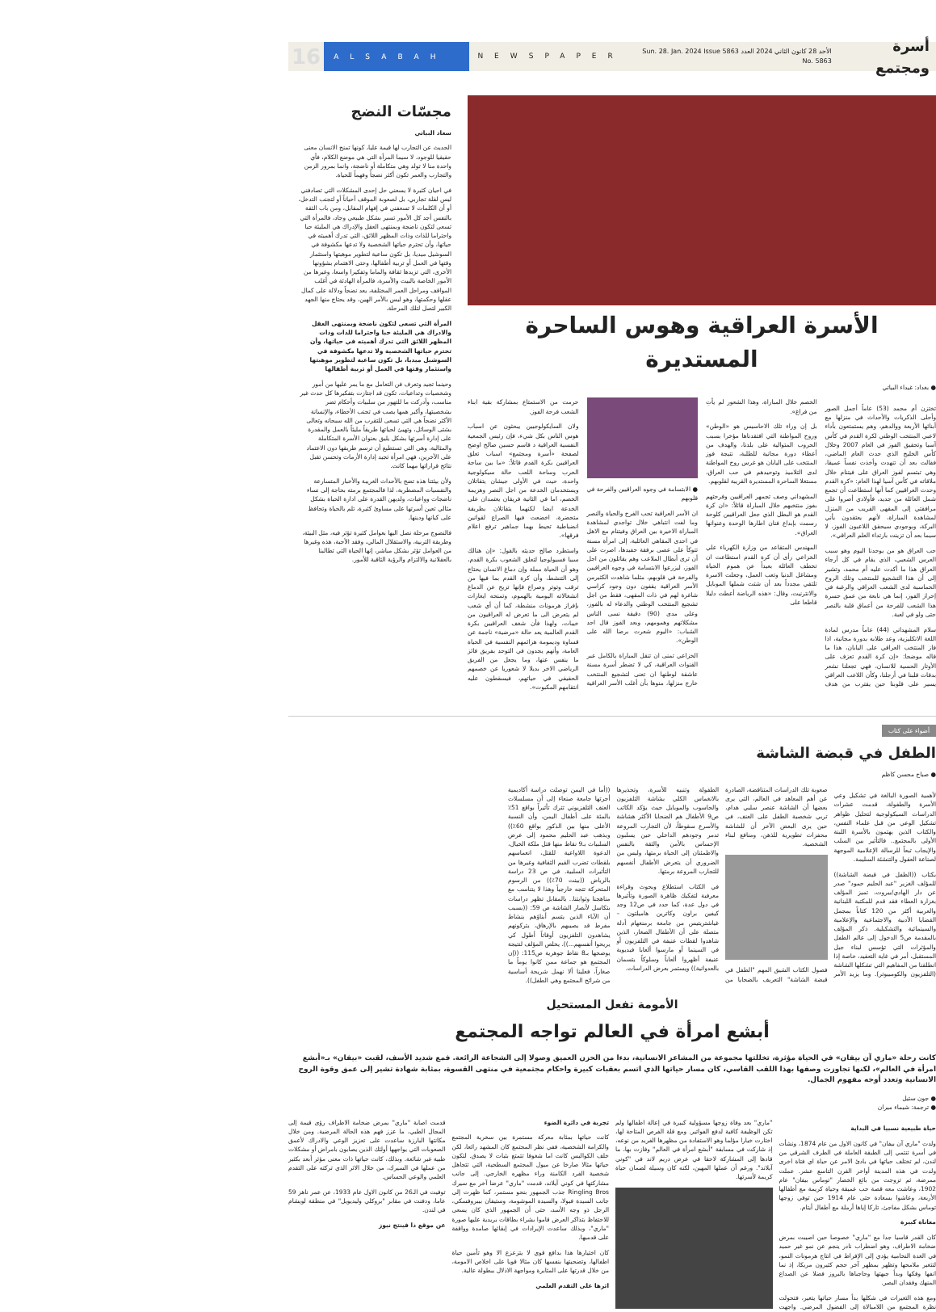أسرة ومجتمع الأحد 28 كانون الثاني 2024 العدد 5863 Sun. 28. Jan. 2024 Issue No. 5863 NEWSPAPER ALSABAH 16
الأسرة العراقية وهوس الساحرة المستديرة
● بغداد: غيداء البياتي
تختزن أم محمد (53) عاماً أجمل الصور وأحلى الذكريات والأحداث في منزلها مع أبنائها الأربعة ووالدهم، وهم يستمتعون بأداء لاعبي المنتخب الوطني لكرة القدم في كأس آسيا وتحقيق الفوز في العام 2007 وخلال كأس الخليج الذي حدث العام الماضي، فقالت بعد أن تنهدت وأخذت نفساً عميقا، وهي تبتسم لفوز العراق على فيتنام خلال ملاقاته في كأس آسيا لهذا العام: «كرة القدم وحدت العراقيين كما أنها استطاعت أن تجمع شمل العائلة من جديد، فأولادي أصروا على مرافقتي إلى المقهى القريب من المنزل لمشاهدة المباراة، لأنهم يعتقدون بأني البركة، وبوجودي سيحقق اللاعبون الفوز، لا سيما بعد أن تزينت بارتداء العلم العراقي».
حب العراق هو من يوحدنا اليوم وهو سبب العرس الشعبي، الذي يقام في كل أرجاء العراق هذا ما أكدت عليه أم محمد، وتشير إلى أن هذا التشجيع للمنتخب وتلك الروح الحماسية لدى الشعب العراقي والرغبة في إحراز الفوز، إنما هي نابعة من عمق حسرة هذا الشعب للفرحة من أعماق قلبة بالنصر حتى ولو في لعبة.
سلام المشهداني (44) عاماً مدرس لمادة اللغة الانكليزية، وعد طلابه بدورة مجانية، اذا فاز المنتخب العراقي على اليابان، هذا ما قاله موضحا: «إن كرة القدم تعزف على الأوتار الحسية للانسان، فهي تجعلنا نشعر بدقات قلبنا في أرجلنا، وكأن اللاعب العراقي يسير على قلوبنا حين يقترب من هدف الخصم خلال المباراة، وهذا الشعور لم يأتِ من فراغ».
بل إن وراء تلك الاحاسيس هو «الوطن» وروح المواطنة التي افتقدناها مؤخرا بسبب الحروب المتوالية على بلدنا، والهدف من أعطاء دورة مجانية للطلبة، نتيجة فوز المنتخب على اليابان هو غرس روح المواطنة لدى التلاميذ وتوحيدهم في حب العراق، مستغلا الساحرة المستديرة القريبة لقلوبهم.
المشهداني وصف تجمهر العراقيين وفرحتهم بفوز منتخبهم خلال المباراة قائلاً: «ان كرة القدم هو البطل الذي جعل العراقيين كلوحة رسمت بإبداع فنان اطارها الوحدة وعنوانها العراق».
المهندس المتقاعد من وزارة الكهرباء علي الخزاعي رأى أن كرة القدم استطاعت ان تخطف العائلة بعيداً عن هموم الحياة ومشاغل الدنيا وتعب العمل، وجعلت الاسرة تلتقي مجدداً بعد أن شتت شملها الموبايل والانترنيت، وقال: «هذه الرياضة أعطت دليلا قاطعا على
● الابتسامة في وجوه العراقيين والفرحة في قلوبهم
ان الأسر العراقية تحب الفرح والحياة والنصر وما لفت انتباهي خلال تواجدي لمشاهدة المباراة الاخيرة بين العراق وفيتنام مع الاهل في احدى المقاهي العائلية، إلى امرأة مسنة تتوكأ على عصى برفقة حفيدها، اصرت على أن ترى أبطال الملاعب وهم يقاتلون من اجل الفوز، ليزرعوا الابتسامة في وجوه العراقيين والفرحة في قلوبهم، مثلما شاهدت الكثيرمن الأسر العراقية يقفون دون وجود كراسي شاغرة لهم في ذات المقهى، فقط من اجل تشجيع المنتخب الوطني والدعاء له بالفوز، وعلى مدى (90) دقيقة نسى الناس مشكلاتهم وهمومهم، وبعد الفوز قال احد الشباب: «اليوم شعرت برضا الله على الوطن».
الخزاعي تمنى ان تنقل المباراة بالكامل عبر القنوات العراقية، كي لا تضطر أسرة مسنة عاشقة لوطنها ان تعنى لتشجيع المنتخب خارج منزلها، منوها بأن أغلب الأسر العراقية حرمت من الاستمتاع بمشاركة بقية ابناء الشعب فرحة الفوز.
ولان السايكولوجيين يبحثون عن اسباب هوس الناس بكل شيء، فإن رئيس الجمعية النفسية العراقية د قاسم حسين صالح اوضح لصفحة «أسرة ومجتمع» اسباب تعلق العراقيين بكرة القدم قائلاً: «ما بين ساحة الحرب وساحة اللعب حالة سيكولوجية واحدة، حيث في الأولى جيشان يتقاتلان ويستخدمان الخدعة من اجل النصر وهزيمة الخصم، اما في الثانية فريقان يعتمدان على الخدعة ايضا لكنهما يتقاتلان بطريقة متحضرة، اخضعت فيها الصراع لقوانين انضباطية تحيط بهما جماهير ترفع اعلام فرقها».
واستطرد صالح حديثه بالقول: «إن هنالك سببا فسيولوجيا لتعلق الشعوب بكرة القدم، وهو أن الحياة مملة وإن دماغ الانسان يحتاج إلى التنشط، وأن كرة القدم بما فيها من ترقب وتوتر وصراع فإنها تزيح عن الدماغ انشغالاته اليومية بالهموم، وتمنحه ايعازات بإفراز هرمونات منشطة، كما أن أي شعب لم يتعرض الى ما تعرض له العراقيون من خيبات، ولهذا فأن شغف العراقيين بكرة القدم العالمية يعد حالة «مرضية» ناجمة عن قساوة وديمومة هزائمهم النفسية في الحياة العامة، وأنهم يجدون في التوحد بفريق فائز ما ينفس عنها، وما يجعل من الفريق الرياضي الاخر بديلا لا شعوريا عن خصمهم الحقيقي في حياتهم، فيسقطون عليه انتقامهم المكبوت».
مجسّات النضج
سعاد البياتي
الحديث عن التجارب لها قيمة عليا، كونها تمنح الانسان معنى حقيقيا للوجود، لا سيما المرأة التي هي موضع الكلام، فأي واحدة منا لا تولد وهي متكاملة أو ناضجة، وانما بمرور الزمن والتجارب والعمر تكون أكثر نضجاً وفهماً للحياة.
في احيان كثيرة لا يسعني حل إحدى المشكلات التي تصادفني ليس لقلة تجاربي، بل لصعوبة الموقف أحياناً أو لتجنب التدخل، أو أن الكلمات لا تسعفني في إفهام المقابل، ومن باب الثقة بالنفس أجد كل الأمور تسير بشكل طبيعي وجاد، فالمرأة التي تسعى لتكون ناضجة وبمنتهى العقل والإدراك هي المليئة حبا واحتراما للذات وذات المظهر اللائق، التي تدرك أهميته في حياتها، وأن تحترم حياتها الشخصية ولا تدعها مكشوفة في السوشيل ميديا، بل تكون ساعية لتطوير موهبتها واستثمار وقتها في العمل أو تربية أطفالها، وحتى الاهتمام بشؤونها الأخرى، التي تزيدها ثقافة والماما وتفكيرا واسعا، وغيرها من الأمور الخاصة بالبيت والأسرة، فالمرأة الهادئة في أغلب المواقف ومراحل العمر المختلفة، يعد نضجاً ودلالة على كمال عقلها وحكمتها، وهو ليس بالأمر الهين، وقد يحتاج منها الجهد الكبير لتصل لتلك المرحلة.
المرأة التي تسعى لتكون ناضجة وبمنتهى العقل والادراك هي المليئة حبا واحتراما للذات وذات المظهر اللائق التي تدرك أهميته في حياتها، وأن تحترم حياتها الشخصية ولا تدعها مكشوفة في السوشيل ميديا، بل تكون ساعية لتطوير موهبتها واستثمار وقتها في العمل أو تربية أطفالها
وحينما تجيد وتعرف فن التعامل مع ما يمر عليها من أمور وشخصيات وتداعيات، تكون قد اجتازت بتفكيرها كل حدث غير مناسب، وأدركت ما للتهور من سلبيات وأحكام تضر بشخصيتها، وأكبر همها يصب في تجنب الأخطاء، والإنسانة الأكثر نضجاً هي التي تسعى للتقرب من الله سبحانه وتعالى بشتى الوسائل، وتهيئ لحياتها طريقاً مليئاً بالعمل والمقدرة على إدارة أسرتها بشكل يليق بعنوان الأسرة المتكاملة والمثالية، وهي التي تستطيع أن ترسم طريقها دون الاعتماد على الآخرين، فهي امرأة تجيد إدارة الأزمات وتحسن تقبل نتائج قراراتها مهما كانت.
ولأن بيئتنا هذه تضج بالأحداث الغريبة والأخبار المتسارعة والنفسيات المضطربة، لذا فالمجتمع برمته بحاجة إلى نساء ناضجات وواعيات، ولديهن القدرة على ادارة الحياة بشكل مثالي تعين أسرتها على مساوئ كثيرة، تلم بالحياة وتحافظ على كيانها ودينها.
فالنضوج مرحلة نصل اليها بعوامل كثيرة تؤثر فيه، مثل البيئة، وطريقة التربية، والاستقلال المالي، وفقد الأحبة، هذه وغيرها من العوامل تؤثر بشكل مباشر، إنها الحياة التي تطالبنا بالعقلانية والالتزام والرؤية الثاقبة للأمور.
أضواء على كتاب
الطفل في قبضة الشاشة
● صباح محسن كاظم
لأهمية الصورة البالغة في تشكيل وعي الأسرة والطفولة، قدمت عشرات الدراسات السيكولوجية لتحليل ظواهر تشكيل الوعي من قبل علماء النفس، والكتاب الذين يهتمون بالأسرة اللبنة الأولى بالمجتمع.. فالتأثير بين السلب والإيجاب تبعاً للرسالة الإعلامية الموجهة لصناعة العقول والتنشئة السليمة.
بكتاب ((الطفل في قبضة الشاشة)) للمؤلف الغزير "عبد الحليم حمود" صدر عن دار الهادي/بيروت، تميز المؤلف بغزارة العطاء فقد قدم للمكتبة اللبنانية والعربية أكثر من 120 كتاباً بمجمل القضايا الأدبية والاجتماعية والإعلامية والسينمائية والتشكيلية. ذكر المؤلف بالمقدمة ص5 الدخول إلى عالم الطفل والمؤثرات التي تؤسس لبناء جيل المستقبل، أمر في غاية التعقيد، خاصة إذا انطلقنا من المفاهيم التي تشكلها الشاشة (التلفزيون والكومبيوتر). وما يزيد الأمر صعوبة تلك الدراسات المتناقضة، الصادرة عن أهم المعاهد في العالم، التي يرى بعضها أن الشاشة عنصر سلبي هدام، تربي شخصية الطفل على العنف، في حين يرى البعض الآخر أن للشاشة محفزات تطويرية للذهن، ومنافع لبناء الشخصية.
فصول الكتاب الشيق المهم "الطفل في قبضة الشاشة" التعريف بالضحايا من الطفولة وتنبيه للأسرة، وتحذيرها بالانغماس الكلي بشاشة التلفزيون والحاسوب والموبايل حيث يؤكد الكاتب ص9 الأطفال هم الضحايا الأكثر هشاشة والأسرع سقوطاً، لأن التجارب المروعة تدمر وجودهم الداخلي حين يسلبون الإحساس بالأمن والثقة بالنفس والاطمئنان إلى الحياة برمتها، وليس من الضروري أن يتعرض الأطفال أنفسهم للتجارب المروعة برمتها.
في الكتاب استطلاع وبحوث وقراءة معرفية لتفكيك ظاهرة الصورة وتأثيرها في دول عدة، كما حدد في ص12 وجد كيفين براون وكاترين هاميلتون – غياشتريتيس من جامعة برمنغهام أدلة متصلة على أن الأطفال الصغار، الذين شاهدوا لقطات عنيفة في التلفزيون أو في السينما أو مارسوا ألعابا فيديوية عنيفة أظهروا ألعاباً وسلوكاً يتسمان بالعدوانية)) ويستمر بعرض الدراسات.
((أما في اليمن توصلت دراسة أكاديمية أجرتها جامعة صنعاء إلى أن مسلسلات العنف التلفزيوني تترك تأثيراً بواقع 51٪ بالمئة على أطفال اليمن، وأن النسبة الأعلى منها بين الذكور بواقع 60٪)) ويذهب عبد الحليم محمود إلى عرض السلبيات بـ9 نقاط منها قتل ملكة الخيال، الدعوة اللاواعية للقتل، انغماسهم بلقطات تضرب القيم الثقافية وغيرها من التأثيرات السلبية. في ص 23 دراسة بالرياض ((بينت 70٪)) من الرسوم المتحركة تتجه خارجياً وهذا لا يتناسب مع مناهجنا وثوابتنا.. بالمقابل تظهر دراسات بتكاسل لأنصار الشاشة ص 59: ((بسبب أن الآباء الذين يتسم أبناؤهم بنشاط مفرط قد يصيبهم بالإرهاق، يتركونهم يشاهدون التلفزيون أوقاتاً أطول كي يريحوا أنفسهم...)). يخلص المؤلف لنتيجة يوضحها بـ8 نقاط جوهرية ص115: ((إن المجتمع هو جماعة ممن كانوا يوماً ما صغاراً، فعلينا ألا نهمل شريحة أساسية من شرائح المجتمع وهي الطفل)).
الأمومة تفعل المستحيل
أبشع امرأة في العالم تواجه المجتمع
كانت رحلة «ماري آن بيفان» في الحياة مؤثرة، تخللتها مجموعة من المشاعر الانسانية، بدءا من الحزن العميق وصولا إلى الشجاعة الرائعة. فمع شديد الأسف، لقبت «بيفان» بـ«أبشع امرأة في العالم»، لكنها تجاوزت وصفها بهذا اللقب القاسي، كان مسار حياتها الذي اتسم بعقبات كبيرة واحكام مجتمعية في منتهى القسوة، بمثابة شهادة تشير إلى عمق وقوة الروح الانسانية وتعدد أوجه مفهوم الجمال.
● جون ستيل
● ترجمة: شيماء ميران
حياة طبيعية نسبيا في البداية
ولدت "ماري آن بيفان" في كانون الاول من عام 1874، ونشأت في أسرة تنتمي إلى الطبقة العاملة في الطرف الشرقي من لندن، لم تختلف حياتها في بادئ الامر عن حياة اي فتاة اخرى ولدت في هذه المدينة أواخر القرن التاسع عشر. عملت ممرضة، ثم تزوجت من بائع الخضار "توماس بيفان" عام 1902، وعاشت معه قصة حب عميقة وحياة كريمة مع أطفالها الأربعة، وعاشوا بسعادة حتى عام 1914 حين توفي زوجها توماس بشكل مفاجئ، تاركا إياها أرملة مع أطفال أيتام.
معاناة كبيرة
كان القدر قاسيا جدا مع "ماري" خصوصا حين اصيبت بمرض ضخامة الاطراف، وهو اضطراب نادر ينجم عن نمو غير حميد في الغدة النخامية يؤدي إلى الإفراط في انتاج هرمونات النمو، لتتغير ملامحها وتظهر بمظهر آخر حجم كثيرون مربكا، إذ نما انفها وفكها وبدأ جبهتها وحاجباها بالبروز فضلا عن الصداع المنهك وفقدان البصر.
ومع هذه التغيرات في شكلها بدأ مسار حياتها يتغير، فتحولت نظرة المجتمع من اللامبالاة إلى الفضول المرضي. واجهت "ماري" بعد وفاة زوجها مسؤولية كبيرة في إعالة اطفالها ولم تكن الوظيفة كافية لدفع الفواتير. ومع قلة الفرص المتاحة لها، اختارت خيارا مؤلما وهو الاستفادة من مظهرها الفريد من نوعه، إذ شاركت في مسابقة "أبشع امرأة في العالم" وفازت بها، ما قادها إلى المشاركة لاحقا في عرض دريم لاند في "كوني آيلاند". ورغم أن عملها المهين، لكنه كان وسيلة لضمان حياة كريمة لأسرتها.
تجربة في دائرة الضوء
كانت حياتها بمثابة معركة مستمرة بين سخرية المجتمع والكرامة الشخصية، ففي نظر المجتمع كان المشهد رائعا، لكن خلف الكواليس كانت اما شغوفا تتمتع بثبات لا يصدق. لتكون حياتها مثالا صارخا عن ميول المجتمع السطحية، التي تتجاهل شخصية الفرد الكامنة وراء مظهره الخارجي. إلى جانب مشاركتها في كوني آيلاند، قدمت "ماري" عرضا آخر مع سيرك Ringling Bros جذب الجمهور بنحو مستمر، كما ظهرت إلى جانب السيدة فيولا، والسيدة الموشومة، وستيفان بيبروفسكي، الرجل ذو وجه الأسد، حتى أن الجمهور الذي كان يسعى للاحتفاظ بتذاكر العرض قاموا بشراء بطاقات بريدية عليها صورة "ماري"، وبذلك ساعدت الإيرادات في إبقائها صامدة وواقفة على قدميها.
كان اختيارها هذا بدافع قوي لا يتزعزع الا وهو تأمين حياة اطفالها، وتضحيتها بنفسها كان مثالا قويا على اخلاص الامومة، من خلال قدرتها على المثابرة ومواجهة الاذلال ببطولة عالية.
اثرها على التقدم العلمي
قدمت اصابة "ماري" بمرض ضخامة الاطراف رؤى قيمة إلى المجال الطبي، ما عزز فهم هذه الحالة المرضية. ومن خلال مكانتها البارزة ساعدت على تعزيز الوعي والادراك لأعمق الصعوبات التي يواجهها أولئك الذين يصابون بامراض أو مشكلات طبية غير شائعة. وبذلك، كانت حياتها ذات معنى مؤثر أبعد بكثير من عملها في السيرك، من خلال الاثر الذي تركته على التقدم العلمي والوعي الحساس.
توفيت في الـ26 من كانون الاول عام 1933، عن عمر ناهز 59 عاما، ودفنت في مقابر "بروكلي وليديويل" في منطقة لويشام في لندن.
عن موقع ذا فينتج نيوز